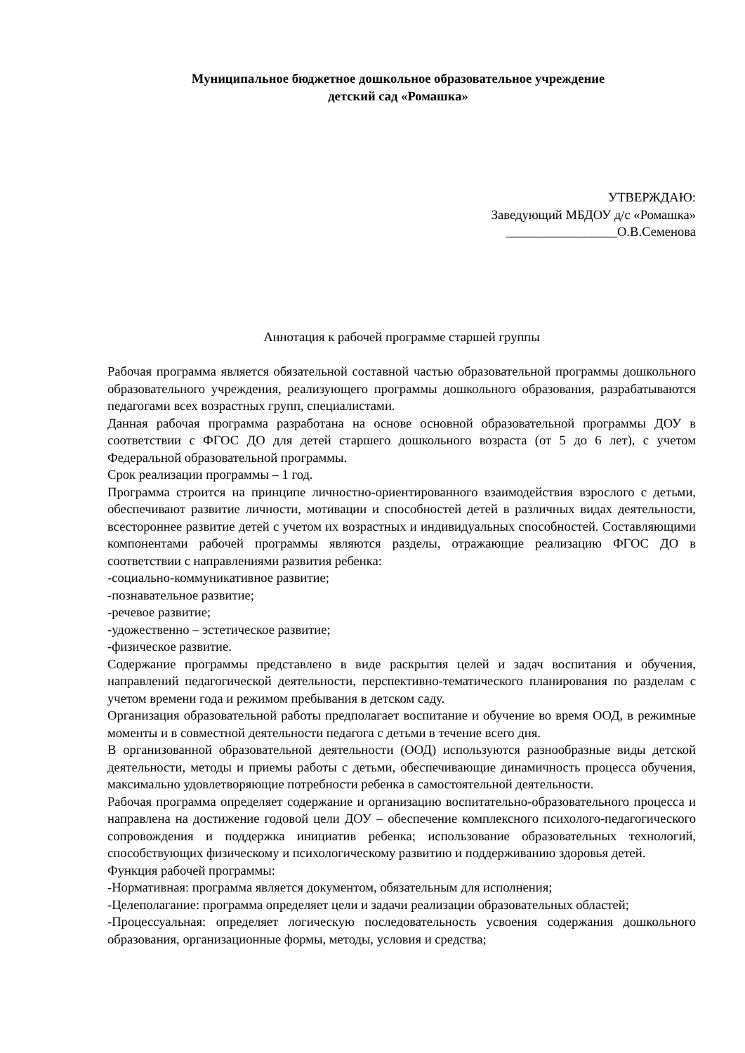Муниципальное бюджетное дошкольное образовательное учреждение
детский сад «Ромашка»
УТВЕРЖДАЮ:
Заведующий МБДОУ д/с «Ромашка»
_________________О.В.Семенова
Аннотация к рабочей программе старшей группы
Рабочая программа является обязательной составной частью образовательной программы дошкольного образовательного учреждения, реализующего программы дошкольного образования, разрабатываются педагогами всех возрастных групп, специалистами.
Данная рабочая программа разработана на основе основной образовательной программы ДОУ в соответствии с ФГОС ДО для детей старшего дошкольного возраста (от 5 до 6 лет), с учетом Федеральной образовательной программы.
Срок реализации программы – 1 год.
Программа строится на принципе личностно-ориентированного взаимодействия взрослого с детьми, обеспечивают развитие личности, мотивации и способностей детей в различных видах деятельности, всестороннее развитие детей с учетом их возрастных и индивидуальных способностей. Составляющими компонентами рабочей программы являются разделы, отражающие реализацию ФГОС ДО в соответствии с направлениями развития ребенка:
-социально-коммуникативное развитие;
-познавательное развитие;
-речевое развитие;
-удожественно – эстетическое развитие;
-физическое развитие.
Содержание программы представлено в виде раскрытия целей и задач воспитания и обучения, направлений педагогической деятельности, перспективно-тематического планирования по разделам с учетом времени года и режимом пребывания в детском саду.
Организация образовательной работы предполагает воспитание и обучение во время ООД, в режимные моменты и в совместной деятельности педагога с детьми в течение всего дня.
В организованной образовательной деятельности (ООД) используются разнообразные виды детской деятельности, методы и приемы работы с детьми, обеспечивающие динамичность процесса обучения, максимально удовлетворяющие потребности ребенка в самостоятельной деятельности.
Рабочая программа определяет содержание и организацию воспитательно-образовательного процесса и направлена на достижение годовой цели ДОУ – обеспечение комплексного психолого-педагогического сопровождения и поддержка инициатив ребенка; использование образовательных технологий, способствующих физическому и психологическому развитию и поддерживанию здоровья детей.
Функция рабочей программы:
-Нормативная: программа является документом, обязательным для исполнения;
-Целеполагание: программа определяет цели и задачи реализации образовательных областей;
-Процессуальная: определяет логическую последовательность усвоения содержания дошкольного образования, организационные формы, методы, условия и средства;